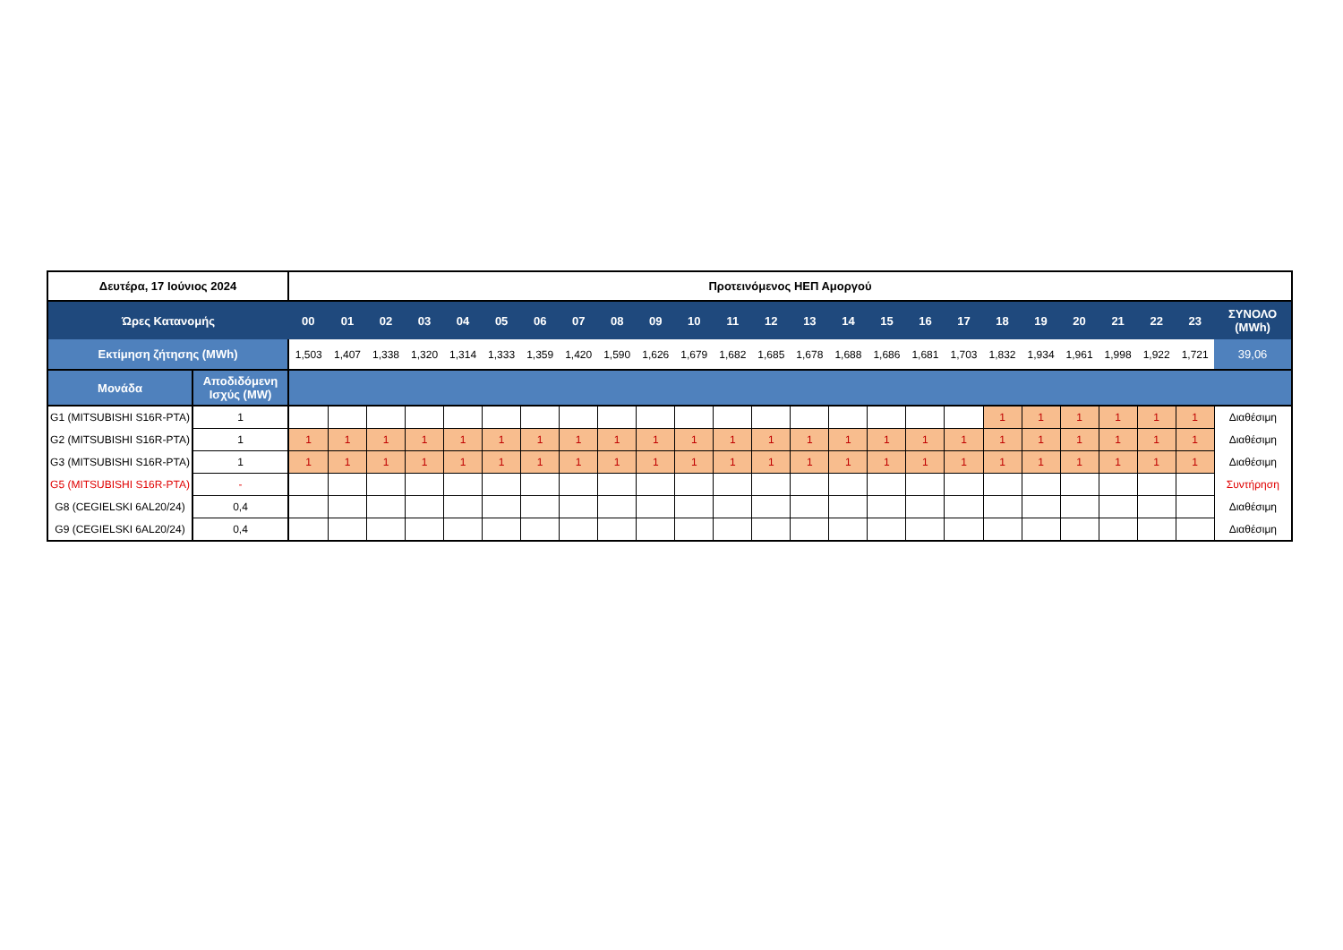| Δευτέρα, 17 Ιούνιος 2024 | | Προτεινόμενος ΗΕΠ Αμοργού | | | | | | | | | | | | | | | | | | | | | | | | |
| Ώρες Κατανομής | | 00 | 01 | 02 | 03 | 04 | 05 | 06 | 07 | 08 | 09 | 10 | 11 | 12 | 13 | 14 | 15 | 16 | 17 | 18 | 19 | 20 | 21 | 22 | 23 | ΣΥΝΟΛΟ (MWh) |
| Εκτίμηση ζήτησης (MWh) | | 1,503 | 1,407 | 1,338 | 1,320 | 1,314 | 1,333 | 1,359 | 1,420 | 1,590 | 1,626 | 1,679 | 1,682 | 1,685 | 1,678 | 1,688 | 1,686 | 1,681 | 1,703 | 1,832 | 1,934 | 1,961 | 1,998 | 1,922 | 1,721 | 39,06 |
| Μονάδα | Αποδιδόμενη Ισχύς (MW) | | | | | | | | | | | | | | | | | | | | | | | | | |
| G1 (MITSUBISHI S16R-PTA) | 1 | | | | | | | | | | | | | | | | | | | 1 | 1 | 1 | 1 | 1 | 1 | Διαθέσιμη |
| G2 (MITSUBISHI S16R-PTA) | 1 | 1 | 1 | 1 | 1 | 1 | 1 | 1 | 1 | 1 | 1 | 1 | 1 | 1 | 1 | 1 | 1 | 1 | 1 | 1 | 1 | 1 | 1 | 1 | 1 | Διαθέσιμη |
| G3 (MITSUBISHI S16R-PTA) | 1 | 1 | 1 | 1 | 1 | 1 | 1 | 1 | 1 | 1 | 1 | 1 | 1 | 1 | 1 | 1 | 1 | 1 | 1 | 1 | 1 | 1 | 1 | 1 | 1 | Διαθέσιμη |
| G5 (MITSUBISHI S16R-PTA) | - | | | | | | | | | | | | | | | | | | | | | | | | | Συντήρηση |
| G8 (CEGIELSKI 6AL20/24) | 0,4 | | | | | | | | | | | | | | | | | | | | | | | | | Διαθέσιμη |
| G9 (CEGIELSKI 6AL20/24) | 0,4 | | | | | | | | | | | | | | | | | | | | | | | | | Διαθέσιμη |